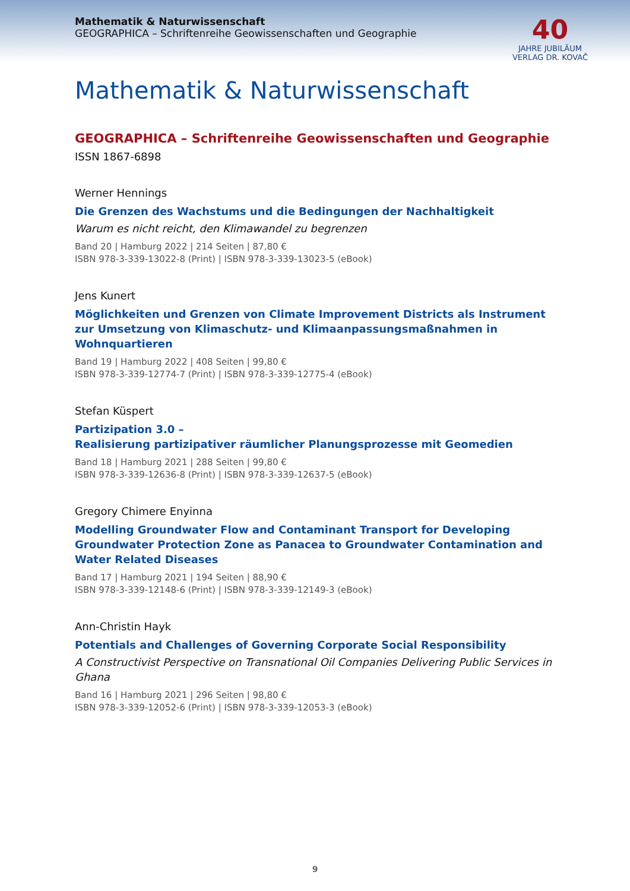Mathematik & Naturwissenschaft
GEOGRAPHICA – Schriftenreihe Geowissenschaften und Geographie
40
JAHRE JUBILÄUM
VERLAG DR. KOVAČ
Mathematik & Naturwissenschaft
GEOGRAPHICA – Schriftenreihe Geowissenschaften und Geographie
ISSN 1867-6898
Werner Hennings
Die Grenzen des Wachstums und die Bedingungen der Nachhaltigkeit
Warum es nicht reicht, den Klimawandel zu begrenzen
Band 20 | Hamburg 2022 | 214 Seiten | 87,80 €
ISBN 978-3-339-13022-8 (Print) | ISBN 978-3-339-13023-5 (eBook)
Jens Kunert
Möglichkeiten und Grenzen von Climate Improvement Districts als Instrument zur Umsetzung von Klimaschutz- und Klimaanpassungsmaßnahmen in Wohnquartieren
Band 19 | Hamburg 2022 | 408 Seiten | 99,80 €
ISBN 978-3-339-12774-7 (Print) | ISBN 978-3-339-12775-4 (eBook)
Stefan Küspert
Partizipation 3.0 –
Realisierung partizipativer räumlicher Planungsprozesse mit Geomedien
Band 18 | Hamburg 2021 | 288 Seiten | 99,80 €
ISBN 978-3-339-12636-8 (Print) | ISBN 978-3-339-12637-5 (eBook)
Gregory Chimere Enyinna
Modelling Groundwater Flow and Contaminant Transport for Developing Groundwater Protection Zone as Panacea to Groundwater Contamination and Water Related Diseases
Band 17 | Hamburg 2021 | 194 Seiten | 88,90 €
ISBN 978-3-339-12148-6 (Print) | ISBN 978-3-339-12149-3 (eBook)
Ann-Christin Hayk
Potentials and Challenges of Governing Corporate Social Responsibility
A Constructivist Perspective on Transnational Oil Companies Delivering Public Services in Ghana
Band 16 | Hamburg 2021 | 296 Seiten | 98,80 €
ISBN 978-3-339-12052-6 (Print) | ISBN 978-3-339-12053-3 (eBook)
9